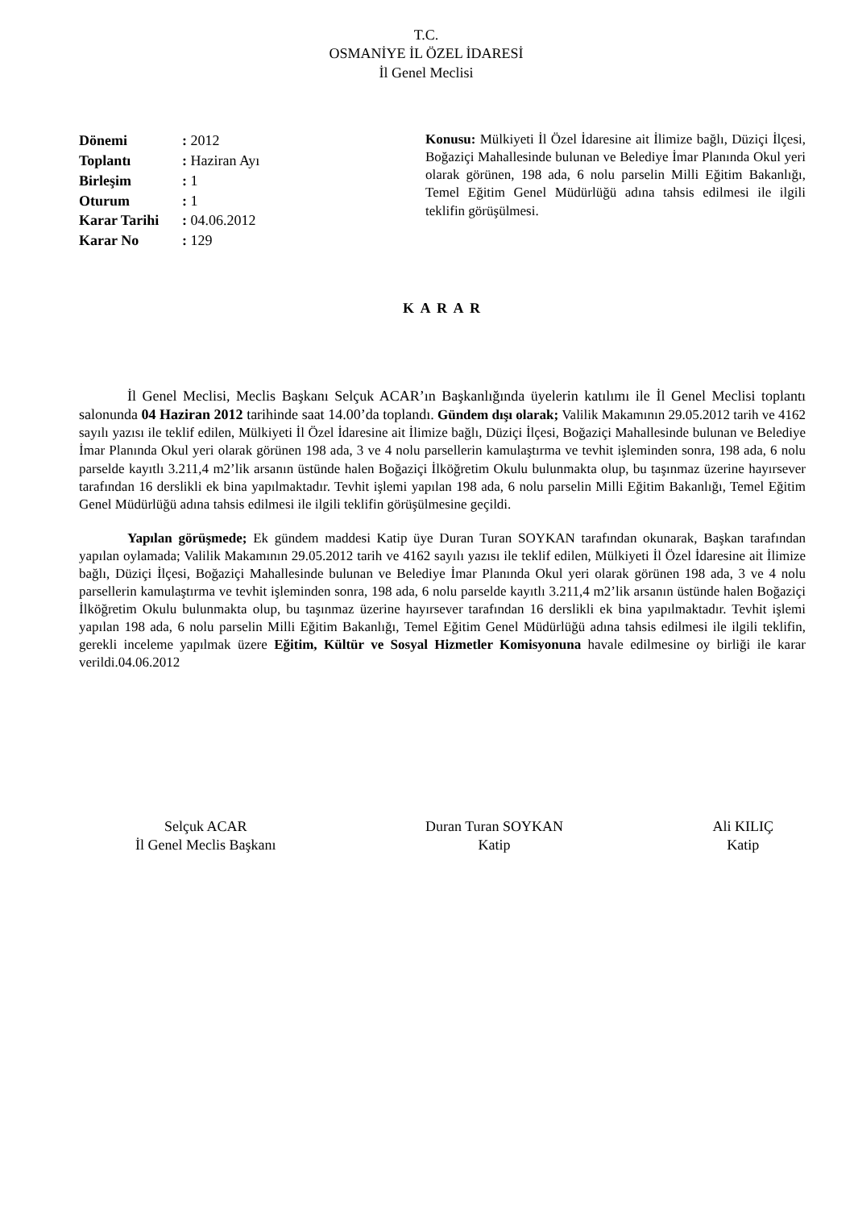T.C.
OSMANİYE İL ÖZEL İDARESİ
İl Genel Meclisi
Dönemi: 2012
Toplantı: Haziran Ayı
Birleşim: 1
Oturum: 1
Karar Tarihi: 04.06.2012
Karar No: 129
Konusu: Mülkiyeti İl Özel İdaresine ait İlimize bağlı, Düziçi İlçesi, Boğaziçi Mahallesinde bulunan ve Belediye İmar Planında Okul yeri olarak görünen, 198 ada, 6 nolu parselin Milli Eğitim Bakanlığı, Temel Eğitim Genel Müdürlüğü adına tahsis edilmesi ile ilgili teklifin görüşülmesi.
K A R A R
İl Genel Meclisi, Meclis Başkanı Selçuk ACAR’ın Başkanlığında üyelerin katılımı ile İl Genel Meclisi toplantı salonunda 04 Haziran 2012 tarihinde saat 14.00’da toplandı. Gündem dışı olarak; Valilik Makamının 29.05.2012 tarih ve 4162 sayılı yazısı ile teklif edilen, Mülkiyeti İl Özel İdaresine ait İlimize bağlı, Düziçi İlçesi, Boğaziçi Mahallesinde bulunan ve Belediye İmar Planında Okul yeri olarak görünen 198 ada, 3 ve 4 nolu parsellerin kamulaştırma ve tevhit işleminden sonra, 198 ada, 6 nolu parselde kayıtlı 3.211,4 m2’lik arsanın üstünde halen Boğaziçi İlköğretim Okulu bulunmakta olup, bu taşınmaz üzerine hayırsever tarafından 16 derslikli ek bina yapılmaktadır. Tevhit işlemi yapılan 198 ada, 6 nolu parselin Milli Eğitim Bakanlığı, Temel Eğitim Genel Müdürlüğü adına tahsis edilmesi ile ilgili teklifin görüşülmesine geçildi.
Yapılan görüşmede; Ek gündem maddesi Katip üye Duran Turan SOYKAN tarafından okunarak, Başkan tarafından yapılan oylamada; Valilik Makamının 29.05.2012 tarih ve 4162 sayılı yazısı ile teklif edilen, Mülkiyeti İl Özel İdaresine ait İlimize bağlı, Düziçi İlçesi, Boğaziçi Mahallesinde bulunan ve Belediye İmar Planında Okul yeri olarak görünen 198 ada, 3 ve 4 nolu parsellerin kamulaştırma ve tevhit işleminden sonra, 198 ada, 6 nolu parselde kayıtlı 3.211,4 m2’lik arsanın üstünde halen Boğaziçi İlköğretim Okulu bulunmakta olup, bu taşınmaz üzerine hayırsever tarafından 16 derslikli ek bina yapılmaktadır. Tevhit işlemi yapılan 198 ada, 6 nolu parselin Milli Eğitim Bakanlığı, Temel Eğitim Genel Müdürlüğü adına tahsis edilmesi ile ilgili teklifin, gerekli inceleme yapılmak üzere Eğitim, Kültür ve Sosyal Hizmetler Komisyonuna havale edilmesine oy birliği ile karar verildi.04.06.2012
Selçuk ACAR
İl Genel Meclis Başkanı
Duran Turan SOYKAN
Katip
Ali KILIÇ
Katip